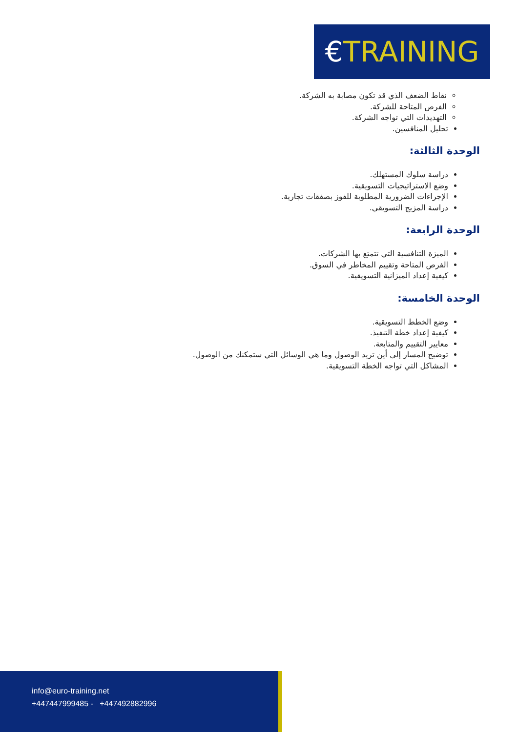€TRAINING
نقاط الضعف الذي قد تكون مصابة به الشركة.
الفرص المتاحة للشركة.
التهديدات التي تواجه الشركة.
تحليل المنافسين.
الوحدة الثالثة:
دراسة سلوك المستهلك.
وضع الاستراتيجيات التسويقية.
الإجراءات الضرورية المطلوبة للفوز بصفقات تجارية.
دراسة المزيج التسويقي.
الوحدة الرابعة:
الميزة التنافسية التي تتمتع بها الشركات.
الفرص المتاحة وتقييم المخاطر في السوق.
كيفية إعداد الميزانية التسويقية.
الوحدة الخامسة:
وضع الخطط التسويقية.
كيفية إعداد خطة التنفيذ.
معايير التقييم والمتابعة.
توضيح المسار إلى أين تريد الوصول وما هي الوسائل التي ستمكنك من الوصول.
المشاكل التي تواجه الخطة التسويقية.
info@euro-training.net
+447447999485 - +447492882996